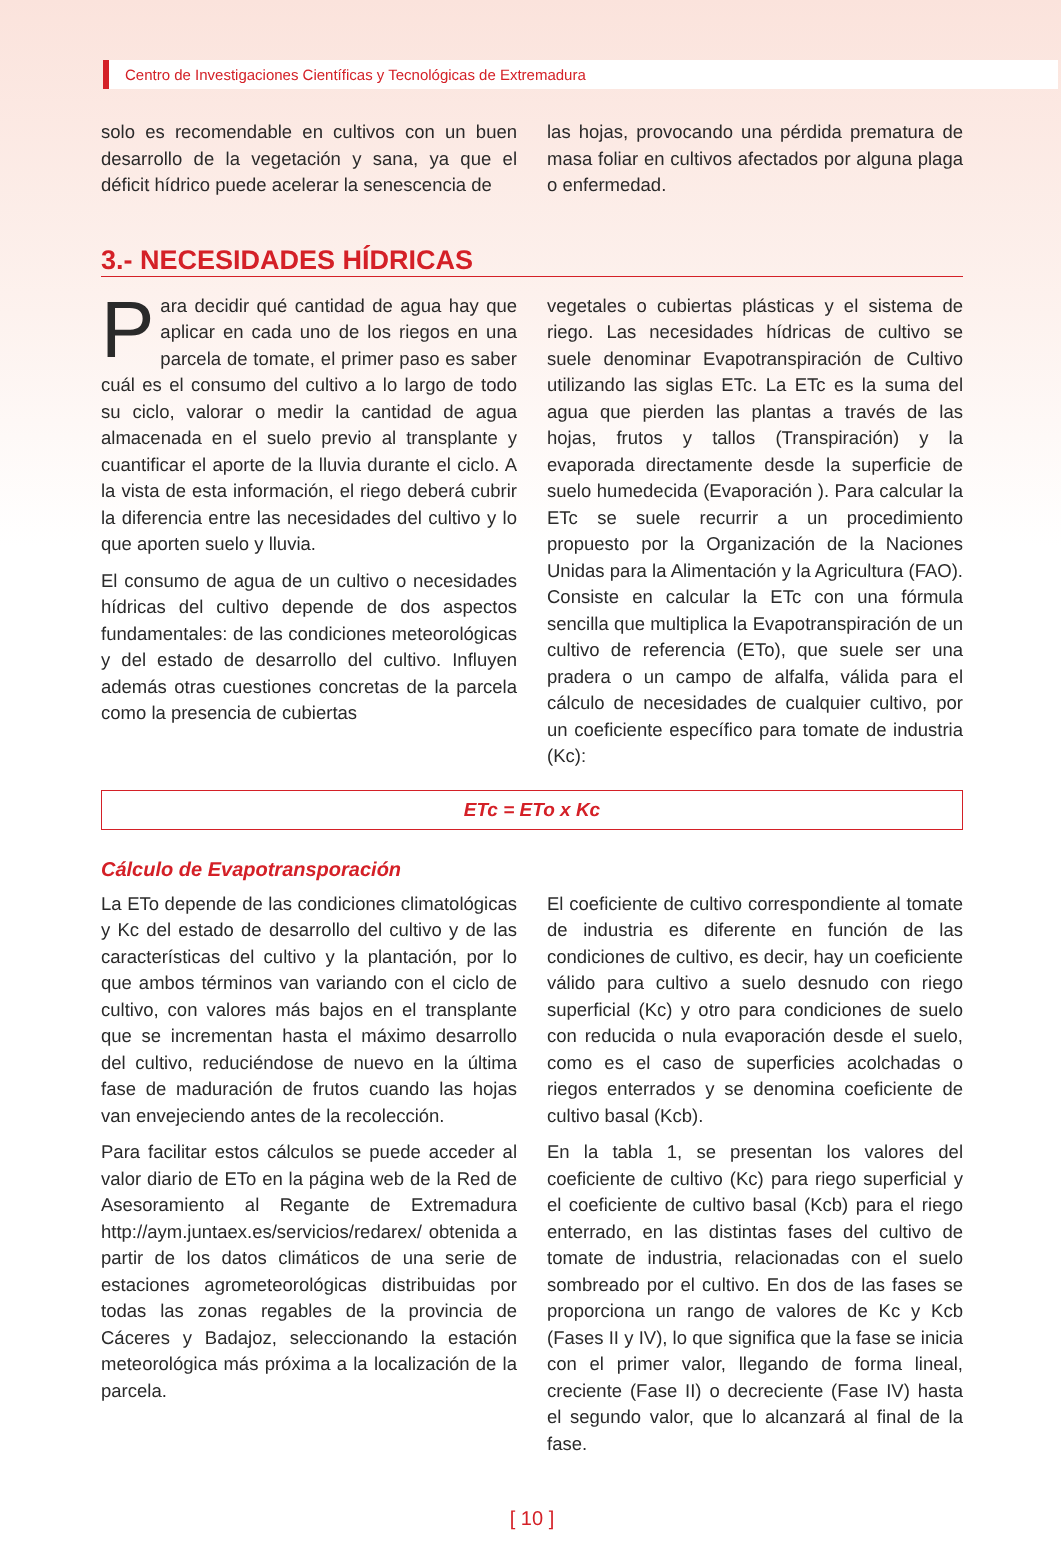Centro de Investigaciones Científicas y Tecnológicas de Extremadura
solo es recomendable en cultivos con un buen desarrollo de la vegetación y sana, ya que el déficit hídrico puede acelerar la senescencia de
las hojas, provocando una pérdida prematura de masa foliar en cultivos afectados por alguna plaga o enfermedad.
3.- NECESIDADES HÍDRICAS
Para decidir qué cantidad de agua hay que aplicar en cada uno de los riegos en una parcela de tomate, el primer paso es saber cuál es el consumo del cultivo a lo largo de todo su ciclo, valorar o medir la cantidad de agua almacenada en el suelo previo al transplante y cuantificar el aporte de la lluvia durante el ciclo. A la vista de esta información, el riego deberá cubrir la diferencia entre las necesidades del cultivo y lo que aporten suelo y lluvia.
El consumo de agua de un cultivo o necesidades hídricas del cultivo depende de dos aspectos fundamentales: de las condiciones meteorológicas y del estado de desarrollo del cultivo. Influyen además otras cuestiones concretas de la parcela como la presencia de cubiertas
vegetales o cubiertas plásticas y el sistema de riego. Las necesidades hídricas de cultivo se suele denominar Evapotranspiración de Cultivo utilizando las siglas ETc. La ETc es la suma del agua que pierden las plantas a través de las hojas, frutos y tallos (Transpiración) y la evaporada directamente desde la superficie de suelo humedecida (Evaporación ). Para calcular la ETc se suele recurrir a un procedimiento propuesto por la Organización de la Naciones Unidas para la Alimentación y la Agricultura (FAO). Consiste en calcular la ETc con una fórmula sencilla que multiplica la Evapotranspiración de un cultivo de referencia (ETo), que suele ser una pradera o un campo de alfalfa, válida para el cálculo de necesidades de cualquier cultivo, por un coeficiente específico para tomate de industria (Kc):
ETc = ETo x Kc
Cálculo de Evapotransporación
La ETo depende de las condiciones climatológicas y Kc del estado de desarrollo del cultivo y de las características del cultivo y la plantación, por lo que ambos términos van variando con el ciclo de cultivo, con valores más bajos en el transplante que se incrementan hasta el máximo desarrollo del cultivo, reduciéndose de nuevo en la última fase de maduración de frutos cuando las hojas van envejeciendo antes de la recolección.
Para facilitar estos cálculos se puede acceder al valor diario de ETo en la página web de la Red de Asesoramiento al Regante de Extremadura http://aym.juntaex.es/servicios/redarex/ obtenida a partir de los datos climáticos de una serie de estaciones agrometeorológicas distribuidas por todas las zonas regables de la provincia de Cáceres y Badajoz, seleccionando la estación meteorológica más próxima a la localización de la parcela.
El coeficiente de cultivo correspondiente al tomate de industria es diferente en función de las condiciones de cultivo, es decir, hay un coeficiente válido para cultivo a suelo desnudo con riego superficial (Kc) y otro para condiciones de suelo con reducida o nula evaporación desde el suelo, como es el caso de superficies acolchadas o riegos enterrados y se denomina coeficiente de cultivo basal (Kcb).
En la tabla 1, se presentan los valores del coeficiente de cultivo (Kc) para riego superficial y el coeficiente de cultivo basal (Kcb) para el riego enterrado, en las distintas fases del cultivo de tomate de industria, relacionadas con el suelo sombreado por el cultivo. En dos de las fases se proporciona un rango de valores de Kc y Kcb (Fases II y IV), lo que significa que la fase se inicia con el primer valor, llegando de forma lineal, creciente (Fase II) o decreciente (Fase IV) hasta el segundo valor, que lo alcanzará al final de la fase.
[ 10 ]